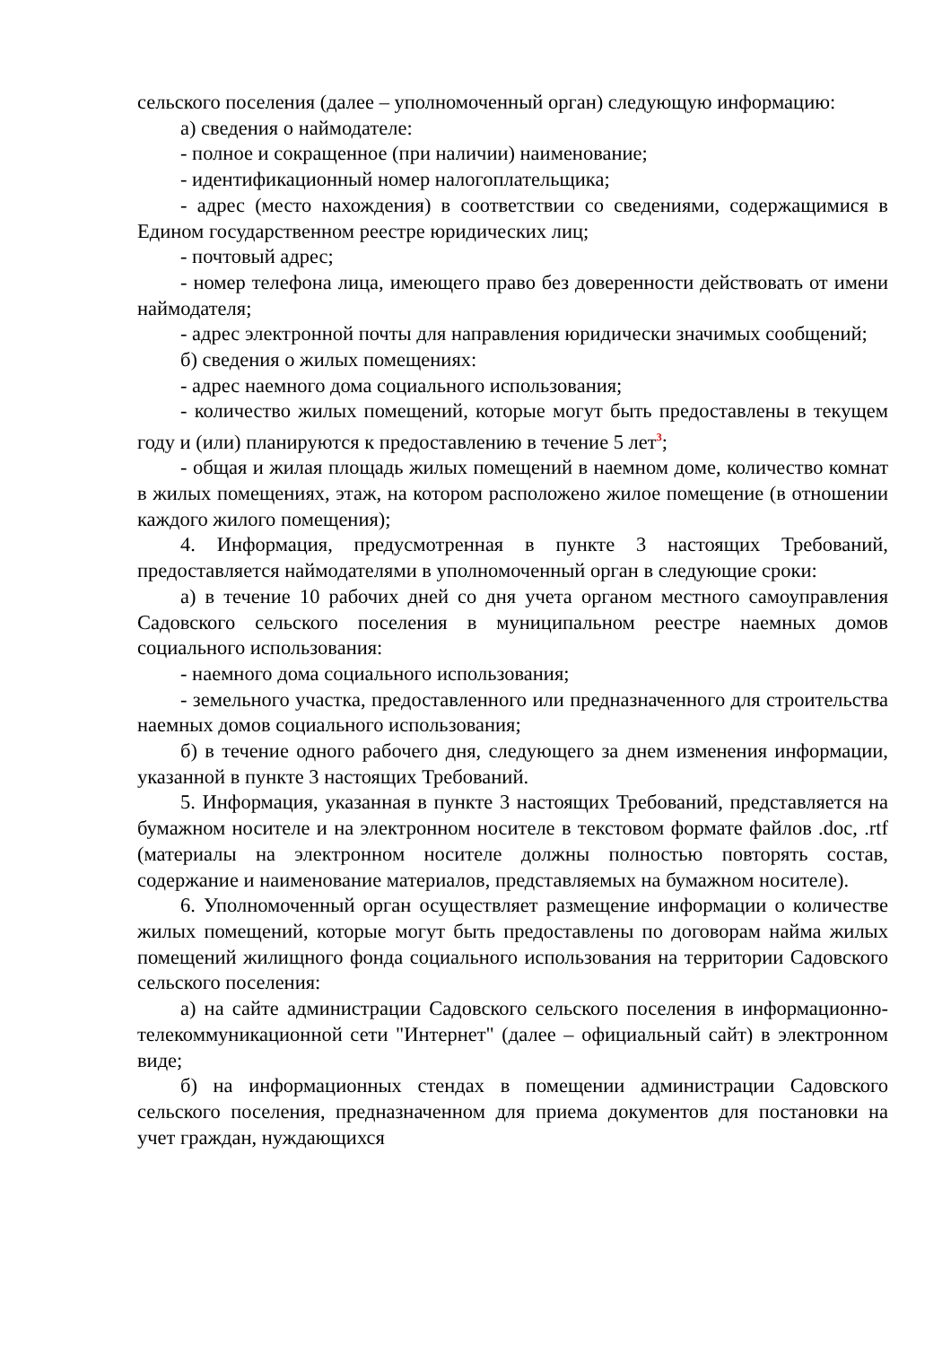сельского поселения (далее – уполномоченный орган) следующую информацию:
а) сведения о наймодателе:
- полное и сокращенное (при наличии) наименование;
- идентификационный номер налогоплательщика;
- адрес (место нахождения) в соответствии со сведениями, содержащимися в Едином государственном реестре юридических лиц;
- почтовый адрес;
- номер телефона лица, имеющего право без доверенности действовать от имени наймодателя;
- адрес электронной почты для направления юридически значимых сообщений;
б) сведения о жилых помещениях:
- адрес наемного дома социального использования;
- количество жилых помещений, которые могут быть предоставлены в текущем году и (или) планируются к предоставлению в течение 5 лет<sup>3</sup>;
- общая и жилая площадь жилых помещений в наемном доме, количество комнат в жилых помещениях, этаж, на котором расположено жилое помещение (в отношении каждого жилого помещения);
4. Информация, предусмотренная в пункте 3 настоящих Требований, предоставляется наймодателями в уполномоченный орган в следующие сроки:
а) в течение 10 рабочих дней со дня учета органом местного самоуправления Садовского сельского поселения в муниципальном реестре наемных домов социального использования:
- наемного дома социального использования;
- земельного участка, предоставленного или предназначенного для строительства наемных домов социального использования;
б) в течение одного рабочего дня, следующего за днем изменения информации, указанной в пункте 3 настоящих Требований.
5. Информация, указанная в пункте 3 настоящих Требований, представляется на бумажном носителе и на электронном носителе в текстовом формате файлов .doc, .rtf (материалы на электронном носителе должны полностью повторять состав, содержание и наименование материалов, представляемых на бумажном носителе).
6. Уполномоченный орган осуществляет размещение информации о количестве жилых помещений, которые могут быть предоставлены по договорам найма жилых помещений жилищного фонда социального использования на территории Садовского сельского поселения:
а) на сайте администрации Садовского сельского поселения в информационно-телекоммуникационной сети "Интернет" (далее – официальный сайт) в электронном виде;
б) на информационных стендах в помещении администрации Садовского сельского поселения, предназначенном для приема документов для постановки на учет граждан, нуждающихся